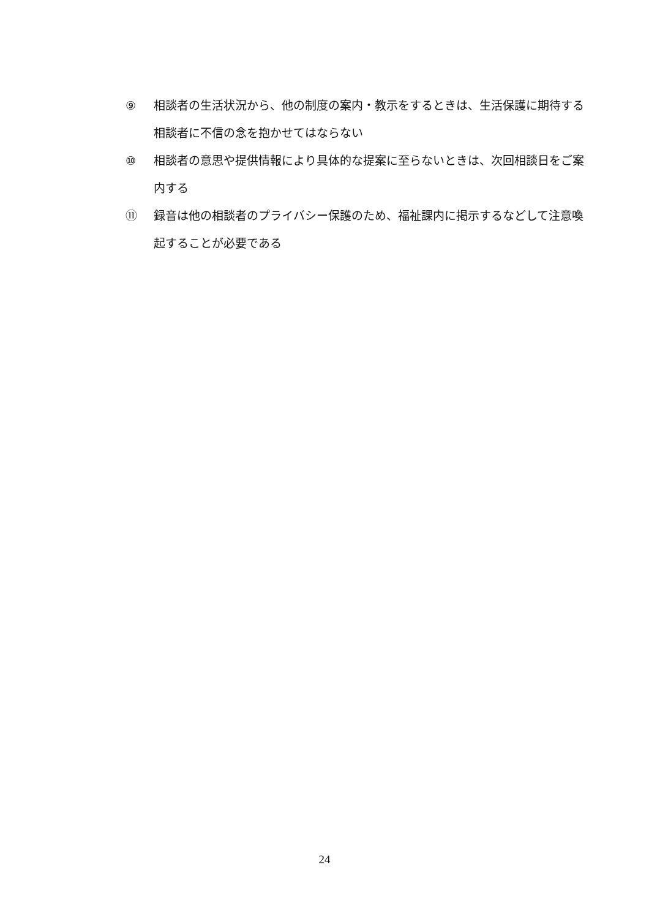⑨ 相談者の生活状況から、他の制度の案内・教示をするときは、生活保護に期待する相談者に不信の念を抱かせてはならない
⑩ 相談者の意思や提供情報により具体的な提案に至らないときは、次回相談日をご案内する
⑪ 録音は他の相談者のプライバシー保護のため、福祉課内に掲示するなどして注意喚起することが必要である
24